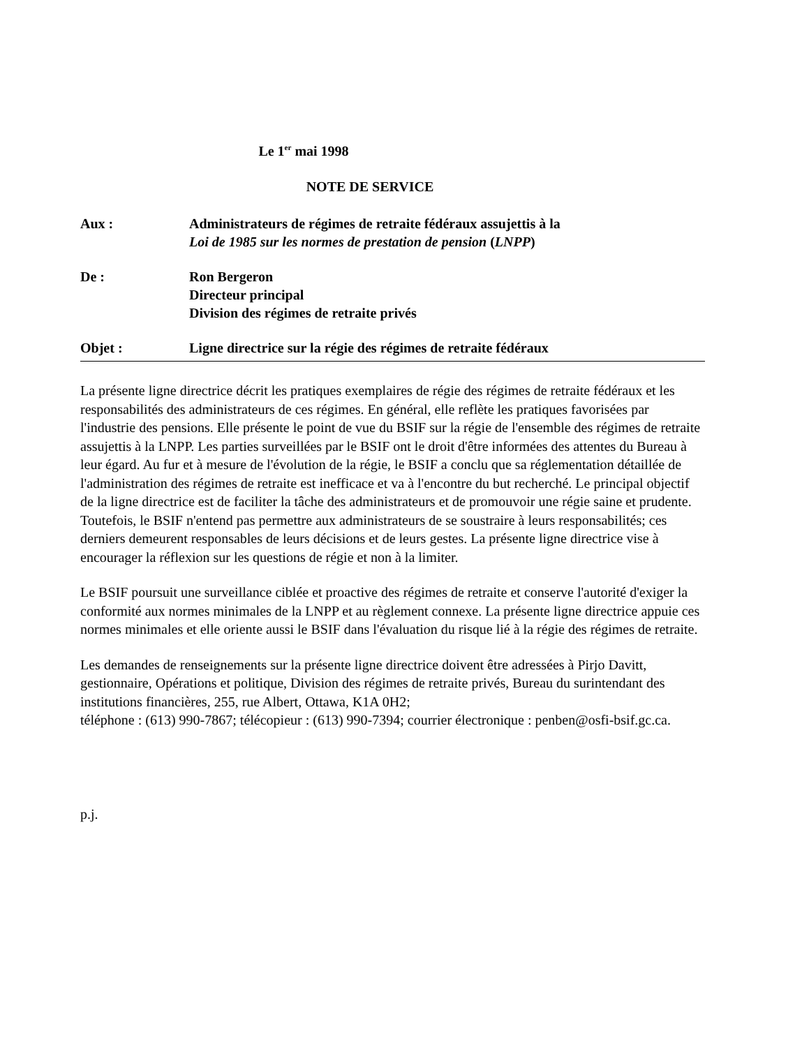Le 1<sup>er</sup> mai 1998
NOTE DE SERVICE
| Aux : | Administrateurs de régimes de retraite fédéraux assujettis à la Loi de 1985 sur les normes de prestation de pension ( LNPP ) |
| De : | Ron Bergeron Directeur principal Division des régimes de retraite privés |
| Objet : | Ligne directrice sur la régie des régimes de retraite fédéraux |
La présente ligne directrice décrit les pratiques exemplaires de régie des régimes de retraite fédéraux et les responsabilités des administrateurs de ces régimes. En général, elle reflète les pratiques favorisées par l'industrie des pensions. Elle présente le point de vue du BSIF sur la régie de l'ensemble des régimes de retraite assujettis à la LNPP. Les parties surveillées par le BSIF ont le droit d'être informées des attentes du Bureau à leur égard. Au fur et à mesure de l'évolution de la régie, le BSIF a conclu que sa réglementation détaillée de l'administration des régimes de retraite est inefficace et va à l'encontre du but recherché. Le principal objectif de la ligne directrice est de faciliter la tâche des administrateurs et de promouvoir une régie saine et prudente. Toutefois, le BSIF n'entend pas permettre aux administrateurs de se soustraire à leurs responsabilités; ces derniers demeurent responsables de leurs décisions et de leurs gestes. La présente ligne directrice vise à encourager la réflexion sur les questions de régie et non à la limiter.
Le BSIF poursuit une surveillance ciblée et proactive des régimes de retraite et conserve l'autorité d'exiger la conformité aux normes minimales de la LNPP et au règlement connexe. La présente ligne directrice appuie ces normes minimales et elle oriente aussi le BSIF dans l'évaluation du risque lié à la régie des régimes de retraite.
Les demandes de renseignements sur la présente ligne directrice doivent être adressées à Pirjo Davitt, gestionnaire, Opérations et politique, Division des régimes de retraite privés, Bureau du surintendant des institutions financières, 255, rue Albert, Ottawa, K1A 0H2;
téléphone : (613) 990-7867; télécopieur : (613) 990-7394; courrier électronique : penben@osfi-bsif.gc.ca.
p.j.